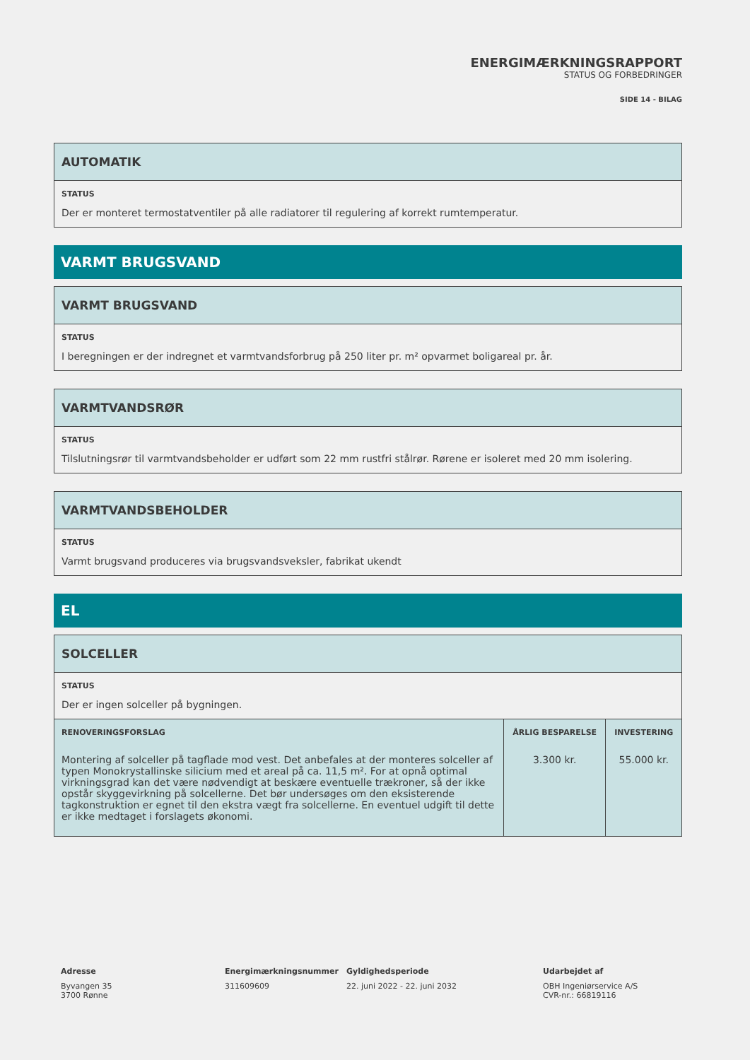ENERGIMÆRKNINGSRAPPORT
STATUS OG FORBEDRINGER
SIDE 14 - BILAG
AUTOMATIK
STATUS
Der er monteret termostatventiler på alle radiatorer til regulering af korrekt rumtemperatur.
VARMT BRUGSVAND
VARMT BRUGSVAND
STATUS
I beregningen er der indregnet et varmtvandsforbrug på 250 liter pr. m² opvarmet boligareal pr. år.
VARMTVANDSRØR
STATUS
Tilslutningsrør til varmtvandsbeholder er udført som 22 mm rustfri stålrør. Rørene er isoleret med 20 mm isolering.
VARMTVANDSBEHOLDER
STATUS
Varmt brugsvand produceres via brugsvandsveksler, fabrikat ukendt
EL
SOLCELLER
STATUS
Der er ingen solceller på bygningen.
| RENOVERINGSFORSLAG | ÅRLIG BESPARELSE | INVESTERING |
| --- | --- | --- |
| Montering af solceller på tagflade mod vest. Det anbefales at der monteres solceller af typen Monokrystallinske silicium med et areal på ca. 11,5 m². For at opnå optimal virkningsgrad kan det være nødvendigt at beskære eventuelle trækroner, så der ikke opstår skyggevirkning på solcellerne. Det bør undersøges om den eksisterende tagkonstruktion er egnet til den ekstra vægt fra solcellerne. En eventuel udgift til dette er ikke medtaget i forslagets økonomi. | 3.300 kr. | 55.000 kr. |
Adresse
Byvangen 35
3700 Rønne
Energimærkningsnummer
311609609
Gyldighedsperiode
22. juni 2022 - 22. juni 2032
Udarbejdet af
OBH Ingeniørservice A/S
CVR-nr.: 66819116